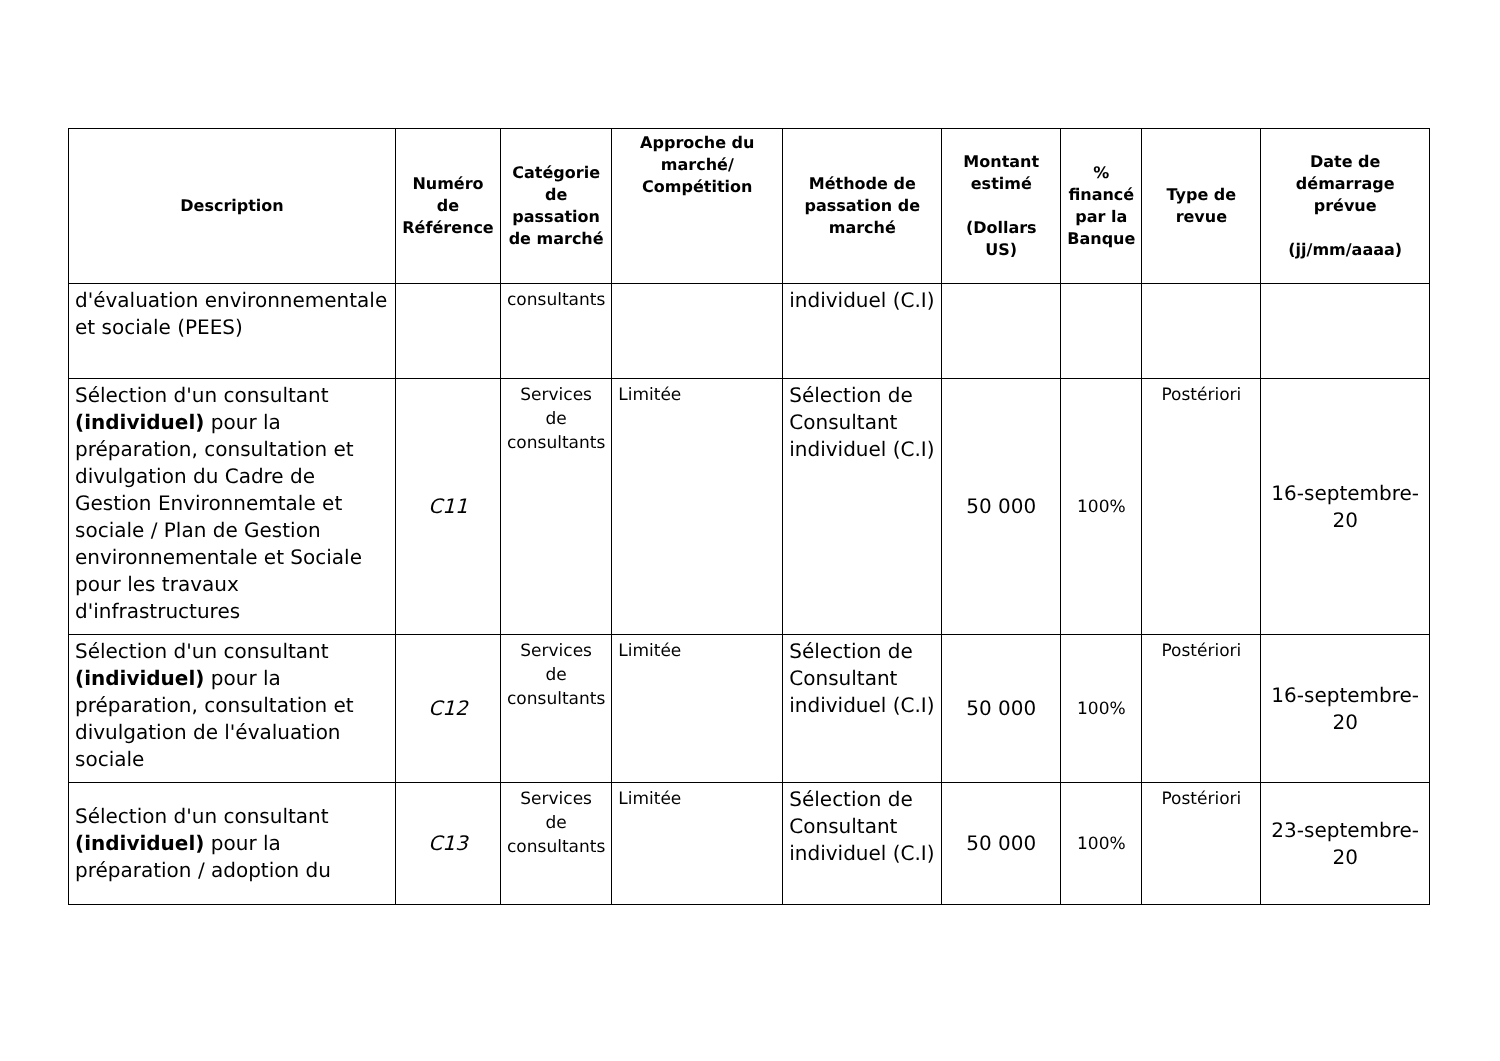| Description | Numéro de Référence | Catégorie de passation de marché | Approche du marché/ Compétition | Méthode de passation de marché | Montant estimé (Dollars US) | % financé par la Banque | Type de revue | Date de démarrage prévue (jj/mm/aaaa) |
| --- | --- | --- | --- | --- | --- | --- | --- | --- |
| d'évaluation environnementale et sociale (PEES) | | consultants | | individuel (C.I) | | | | |
| Sélection d'un consultant (individuel) pour la préparation, consultation et divulgation du Cadre de Gestion Environnemtale et sociale / Plan de Gestion environnementale et Sociale pour les travaux d'infrastructures | C11 | Services de consultants | Limitée | Sélection de Consultant individuel (C.I) | 50 000 | 100% | Postériori | 16-septembre-20 |
| Sélection d'un consultant (individuel) pour la préparation, consultation et divulgation de l'évaluation sociale | C12 | Services de consultants | Limitée | Sélection de Consultant individuel (C.I) | 50 000 | 100% | Postériori | 16-septembre-20 |
| Sélection d'un consultant (individuel) pour la préparation / adoption du | C13 | Services de consultants | Limitée | Sélection de Consultant individuel (C.I) | 50 000 | 100% | Postériori | 23-septembre-20 |